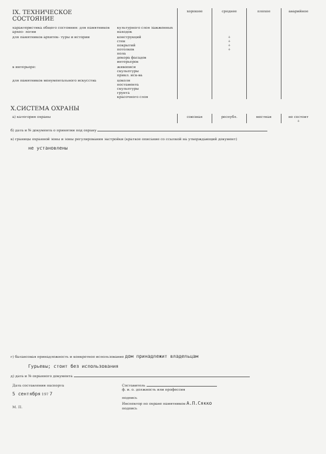| IX. ТЕХНИЧЕСКОЕ СОСТОЯНИЕ | | хорошее | среднее | плохое | аварийное |
| --- | --- | --- | --- | --- | --- |
| характеристика общего состояния: для памятников архео- логии | культурного слоя зажженных находок | | | | |
| для памятников архитек- туры и истории | конструкций стен покрытий потолков пола декора фасадов интерьеров | | + + + + | | |
| в интерьере: | живописи скульптуры прикл. иск-ва | | | | |
| для памятников монументального искусства | цоколя постамента скульптуры грунта красочного слоя | | | | |
X.СИСТЕМА ОХРАНЫ
| а) категория охраны | союзная | республ. | местная | не состоит + |
б) дата и № документа о принятии под охрану
в) границы охранной зоны и зоны регулирования застройки (краткое описание со ссылкой на утверждающий документ)
не установлены
г) балансовая принадлежность и конкретное использование дом принадлежит владельцам
Гурьевы; стоит без использования
д) дата и № охранного документа
| Дата составления паспорта 5 сентября 197 7 | Составитель ф. и. о. должность или профессия подпись |
| М. П. | Инспектор по охране памятников А.П.Сякко подпись |